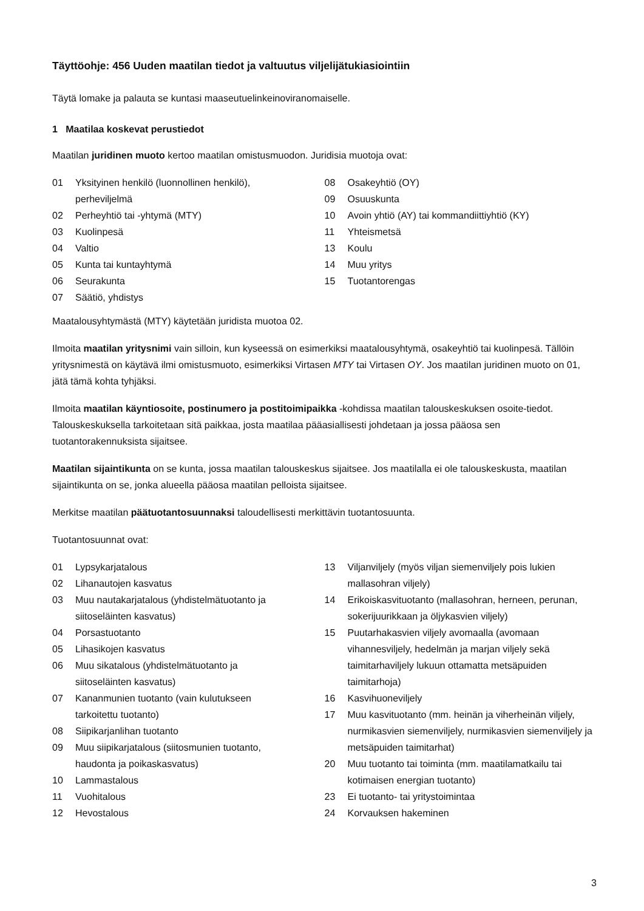Täyttöohje: 456 Uuden maatilan tiedot ja valtuutus viljelijätukiasiointiin
Täytä lomake ja palauta se kuntasi maaseutuelinkeinoviranomaiselle.
1 Maatilaa koskevat perustiedot
Maatilan juridinen muoto kertoo maatilan omistusmuodon. Juridisia muotoja ovat:
01 Yksityinen henkilö (luonnollinen henkilö),
perheviljelmä
02 Perheyhtiö tai -yhtymä (MTY)
03 Kuolinpesä
04 Valtio
05 Kunta tai kuntayhtymä
06 Seurakunta
07 Säätiö, yhdistys
08 Osakeyhtiö (OY)
09 Osuuskunta
10 Avoin yhtiö (AY) tai kommandiittiyhtiö (KY)
11 Yhteismetsä
13 Koulu
14 Muu yritys
15 Tuotantorengas
Maatalousyhtymästä (MTY) käytetään juridista muotoa 02.
Ilmoita maatilan yritysnimi vain silloin, kun kyseessä on esimerkiksi maatalousyhtymä, osakeyhtiö tai kuolinpesä. Tällöin yritysnimestä on käytävä ilmi omistusmuoto, esimerkiksi Virtasen MTY tai Virtasen OY. Jos maatilan juridinen muoto on 01, jätä tämä kohta tyhjäksi.
Ilmoita maatilan käyntiosoite, postinumero ja postitoimipaikka -kohdissa maatilan talouskeskuksen osoite-tiedot. Talouskeskuksella tarkoitetaan sitä paikkaa, josta maatilaa pääasiallisesti johdetaan ja jossa pääosa sen tuotantorakennuksista sijaitsee.
Maatilan sijaintikunta on se kunta, jossa maatilan talouskeskus sijaitsee. Jos maatilalla ei ole talouskeskusta, maatilan sijaintikunta on se, jonka alueella pääosa maatilan pelloista sijaitsee.
Merkitse maatilan päätuotantosuunnaksi taloudellisesti merkittävin tuotantosuunta.
Tuotantosuunnat ovat:
01 Lypsykarjatalous
02 Lihanautojen kasvatus
03 Muu nautakarjatalous (yhdistelmätuotanto ja siitoseläinten kasvatus)
04 Porsastuotanto
05 Lihasikojen kasvatus
06 Muu sikatalous (yhdistelmätuotanto ja
siitoseläinten kasvatus)
07 Kananmunien tuotanto (vain kulutukseen
tarkoitettu tuotanto)
08 Siipikarjanlihan tuotanto
09 Muu siipikarjatalous (siitosmunien tuotanto,
haudonta ja poikaskasvatus)
10 Lammastalous
11 Vuohitalous
12 Hevostalous
13 Viljanviljely (myös viljan siemenviljely pois lukien mallasohran viljely)
14 Erikoiskasvituotanto (mallasohran, herneen, perunan, sokerijuurikkaan ja öljykasvien viljely)
15 Puutarhakasvien viljely avomaalla (avomaan vihannesviljely, hedelmän ja marjan viljely sekä taimitarhaviljely lukuun ottamatta metsäpuiden taimitarhoja)
16 Kasvihuoneviljely
17 Muu kasvituotanto (mm. heinän ja viherheinän viljely, nurmikasvien siemenviljely, nurmikasvien siemenviljely ja metsäpuiden taimitarhat)
20 Muu tuotanto tai toiminta (mm. maatilamatkailu tai kotimaisen energian tuotanto)
23 Ei tuotanto- tai yritystoimintaa
24 Korvauksen hakeminen
3